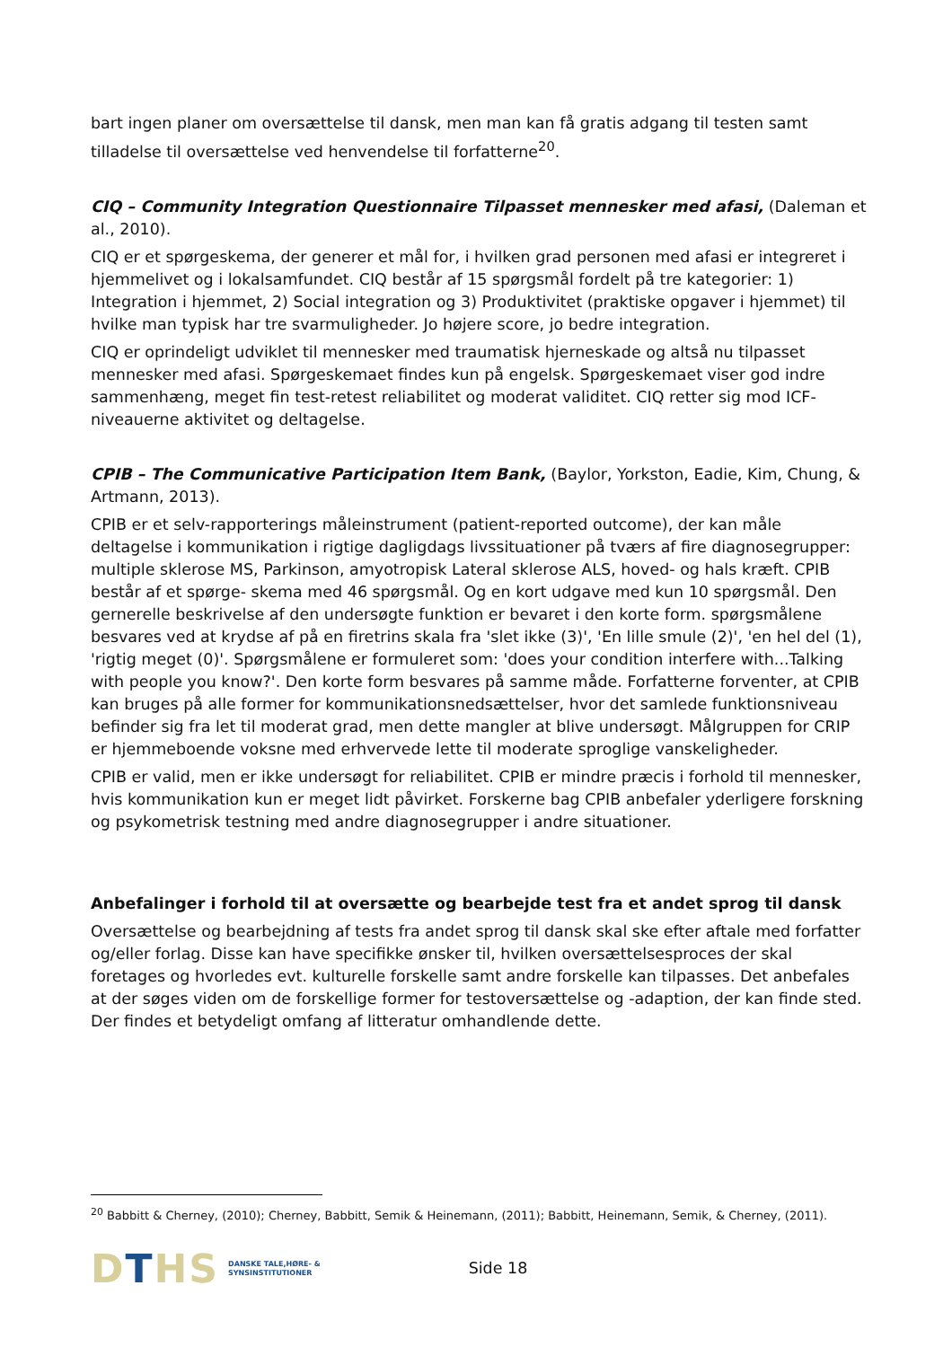bart ingen planer om oversættelse til dansk, men man kan få gratis adgang til testen samt tilladelse til oversættelse ved henvendelse til forfatterne<sup>20</sup>.
CIQ – Community Integration Questionnaire Tilpasset mennesker med afasi, (Daleman et al., 2010).
CIQ er et spørgeskema, der generer et mål for, i hvilken grad personen med afasi er integreret i hjemmelivet og i lokalsamfundet. CIQ består af 15 spørgsmål fordelt på tre kategorier: 1) Integration i hjemmet, 2) Social integration og 3) Produktivitet (praktiske opgaver i hjemmet) til hvilke man typisk har tre svarmuligheder. Jo højere score, jo bedre integration.
CIQ er oprindeligt udviklet til mennesker med traumatisk hjerneskade og altså nu tilpasset mennesker med afasi. Spørgeskemaet findes kun på engelsk. Spørgeskemaet viser god indre sammenhæng, meget fin test-retest reliabilitet og moderat validitet. CIQ retter sig mod ICF-niveauerne aktivitet og deltagelse.
CPIB – The Communicative Participation Item Bank, (Baylor, Yorkston, Eadie, Kim, Chung, & Artmann, 2013).
CPIB er et selv-rapporterings måleinstrument (patient-reported outcome), der kan måle deltagelse i kommunikation i rigtige dagligdags livssituationer på tværs af fire diagnosegrupper: multiple sklerose MS, Parkinson, amyotropisk Lateral sklerose ALS, hoved- og hals kræft. CPIB består af et spørge- skema med 46 spørgsmål. Og en kort udgave med kun 10 spørgsmål. Den gernerelle beskrivelse af den undersøgte funktion er bevaret i den korte form. spørgsmålene besvares ved at krydse af på en firetrins skala fra 'slet ikke (3)', 'En lille smule (2)', 'en hel del (1), 'rigtig meget (0)'. Spørgsmålene er formuleret som: 'does your condition interfere with...Talking with people you know?'. Den korte form besvares på samme måde. Forfatterne forventer, at CPIB kan bruges på alle former for kommunikationsnedsættelser, hvor det samlede funktionsniveau befinder sig fra let til moderat grad, men dette mangler at blive undersøgt. Målgruppen for CRIP er hjemmeboende voksne med erhvervede lette til moderate sproglige vanskeligheder.
CPIB er valid, men er ikke undersøgt for reliabilitet. CPIB er mindre præcis i forhold til mennesker, hvis kommunikation kun er meget lidt påvirket. Forskerne bag CPIB anbefaler yderligere forskning og psykometrisk testning med andre diagnosegrupper i andre situationer.
Anbefalinger i forhold til at oversætte og bearbejde test fra et andet sprog til dansk
Oversættelse og bearbejdning af tests fra andet sprog til dansk skal ske efter aftale med forfatter og/eller forlag. Disse kan have specifikke ønsker til, hvilken oversættelsesproces der skal foretages og hvorledes evt. kulturelle forskelle samt andre forskelle kan tilpasses. Det anbefales at der søges viden om de forskellige former for testoversættelse og -adaption, der kan finde sted. Der findes et betydeligt omfang af litteratur omhandlende dette.
<sup>20</sup> Babbitt & Cherney, (2010); Cherney, Babbitt, Semik & Heinemann, (2011); Babbitt, Heinemann, Semik, & Cherney, (2011).
DTHS
DANSKE TALE,HØRE- &
SYNSINSTITUTIONER
Side 18